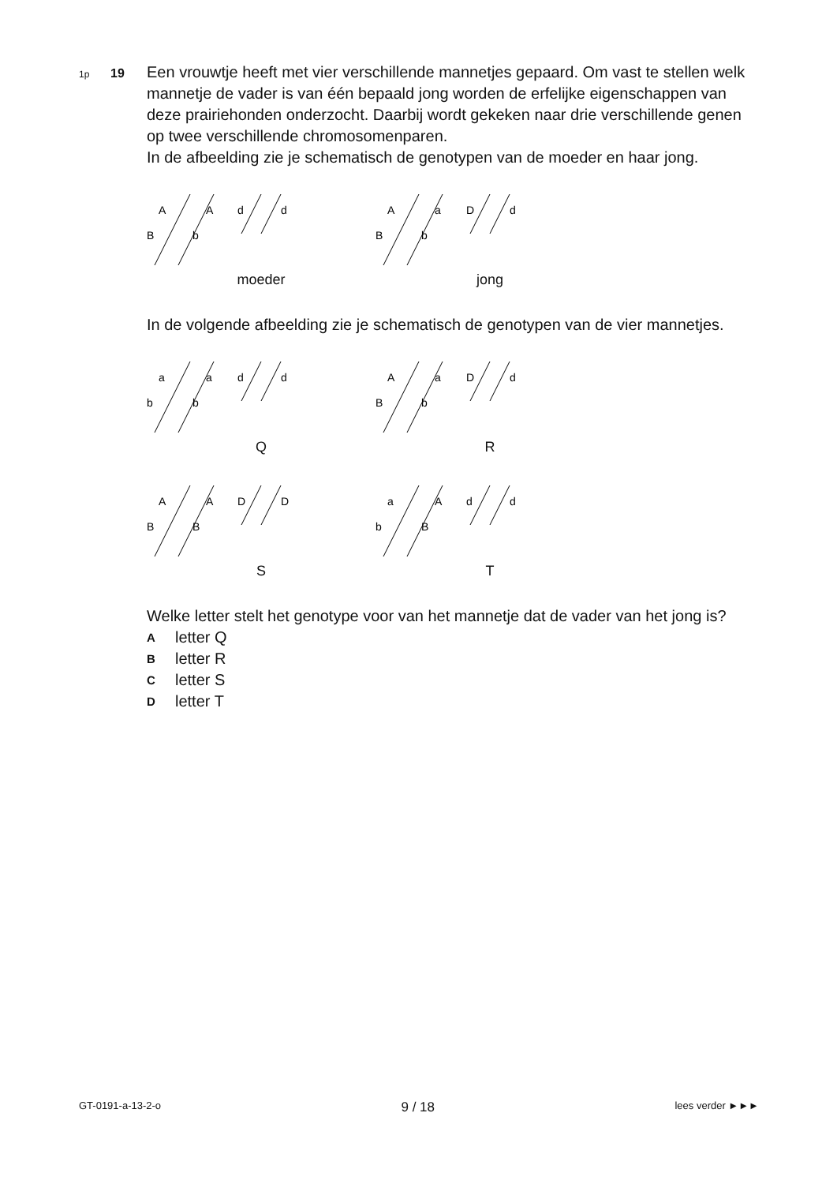1p
19
Een vrouwtje heeft met vier verschillende mannetjes gepaard. Om vast te stellen welk mannetje de vader is van één bepaald jong worden de erfelijke eigenschappen van deze prairiehonden onderzocht. Daarbij wordt gekeken naar drie verschillende genen op twee verschillende chromosomenparen.
In de afbeelding zie je schematisch de genotypen van de moeder en haar jong.
A
A
d
d
B
b
moeder
A
a
D
d
B
b
jong
In de volgende afbeelding zie je schematisch de genotypen van de vier mannetjes.
a
a
d
d
b
b
Q
A
a
D
d
B
b
R
A
A
D
D
B
B
S
a
A
d
d
b
B
T
Welke letter stelt het genotype voor van het mannetje dat de vader van het jong is?
A letter Q
B letter R
C letter S
D letter T
GT-0191-a-13-2-o 9 / 18 lees verder ►►►